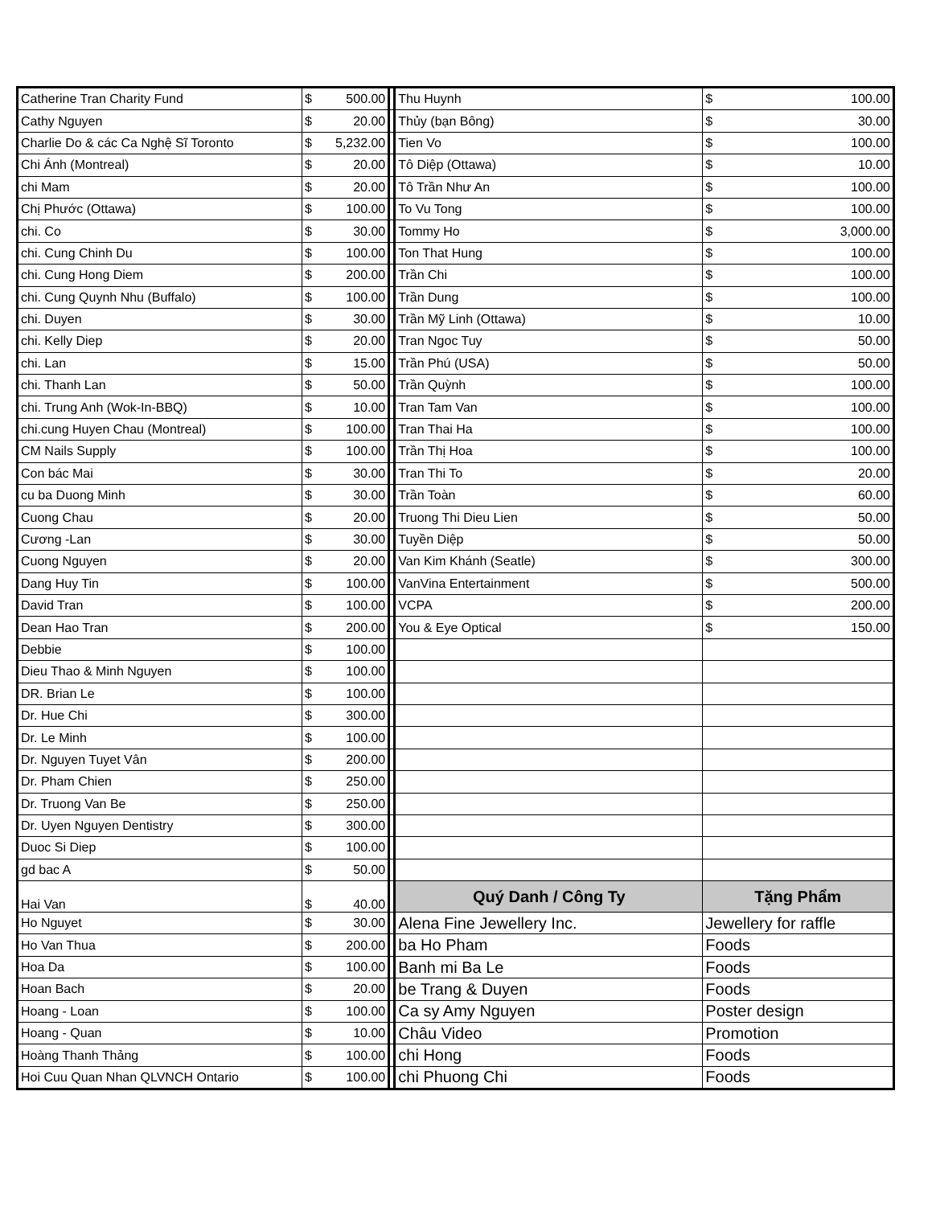| Catherine Tran Charity Fund | $ 500.00 | | Thu Huynh | $ 100.00 |
| Cathy Nguyen | $ 20.00 | | Thủy (bạn Bông) | $ 30.00 |
| Charlie Do & các Ca Nghệ Sĩ Toronto | $ 5,232.00 | | Tien Vo | $ 100.00 |
| Chi Ánh (Montreal) | $ 20.00 | | Tô Diệp (Ottawa) | $ 10.00 |
| chi Mam | $ 20.00 | | Tô Trần Như An | $ 100.00 |
| Chị Phước (Ottawa) | $ 100.00 | | To Vu Tong | $ 100.00 |
| chi. Co | $ 30.00 | | Tommy Ho | $ 3,000.00 |
| chi. Cung Chinh Du | $ 100.00 | | Ton That Hung | $ 100.00 |
| chi. Cung Hong Diem | $ 200.00 | | Trần Chi | $ 100.00 |
| chi. Cung Quynh Nhu (Buffalo) | $ 100.00 | | Trần Dung | $ 100.00 |
| chi. Duyen | $ 30.00 | | Trần Mỹ Linh (Ottawa) | $ 10.00 |
| chi. Kelly Diep | $ 20.00 | | Tran Ngoc Tuy | $ 50.00 |
| chi. Lan | $ 15.00 | | Trần Phú (USA) | $ 50.00 |
| chi. Thanh Lan | $ 50.00 | | Trần Quỳnh | $ 100.00 |
| chi. Trung Anh (Wok-In-BBQ) | $ 10.00 | | Tran Tam Van | $ 100.00 |
| chi.cung Huyen Chau (Montreal) | $ 100.00 | | Tran Thai Ha | $ 100.00 |
| CM Nails Supply | $ 100.00 | | Trần Thị Hoa | $ 100.00 |
| Con bác Mai | $ 30.00 | | Tran Thi To | $ 20.00 |
| cu ba Duong Minh | $ 30.00 | | Trần Toàn | $ 60.00 |
| Cuong Chau | $ 20.00 | | Truong Thi Dieu Lien | $ 50.00 |
| Cương -Lan | $ 30.00 | | Tuyền Diệp | $ 50.00 |
| Cuong Nguyen | $ 20.00 | | Van Kim Khánh (Seatle) | $ 300.00 |
| Dang Huy Tin | $ 100.00 | | VanVina Entertainment | $ 500.00 |
| David Tran | $ 100.00 | | VCPA | $ 200.00 |
| Dean Hao Tran | $ 200.00 | | You & Eye Optical | $ 150.00 |
| Debbie | $ 100.00 | | | |
| Dieu Thao & Minh Nguyen | $ 100.00 | | | |
| DR. Brian Le | $ 100.00 | | | |
| Dr. Hue Chi | $ 300.00 | | | |
| Dr. Le Minh | $ 100.00 | | | |
| Dr. Nguyen Tuyet Vân | $ 200.00 | | | |
| Dr. Pham Chien | $ 250.00 | | | |
| Dr. Truong Van Be | $ 250.00 | | | |
| Dr. Uyen Nguyen Dentistry | $ 300.00 | | | |
| Duoc Si Diep | $ 100.00 | | | |
| gd bac A | $ 50.00 | | | |
| Hai Van | $ 40.00 | | Quý Danh / Công Ty | Tặng Phẩm |
| Ho Nguyet | $ 30.00 | | Alena Fine Jewellery Inc. | Jewellery for raffle |
| Ho Van Thua | $ 200.00 | | ba Ho Pham | Foods |
| Hoa Da | $ 100.00 | | Banh mi Ba Le | Foods |
| Hoan Bach | $ 20.00 | | be Trang & Duyen | Foods |
| Hoang - Loan | $ 100.00 | | Ca sy Amy Nguyen | Poster design |
| Hoang - Quan | $ 10.00 | | Châu Video | Promotion |
| Hoàng Thanh Thảng | $ 100.00 | | chi Hong | Foods |
| Hoi Cuu Quan Nhan QLVNCH Ontario | $ 100.00 | | chi Phuong Chi | Foods |